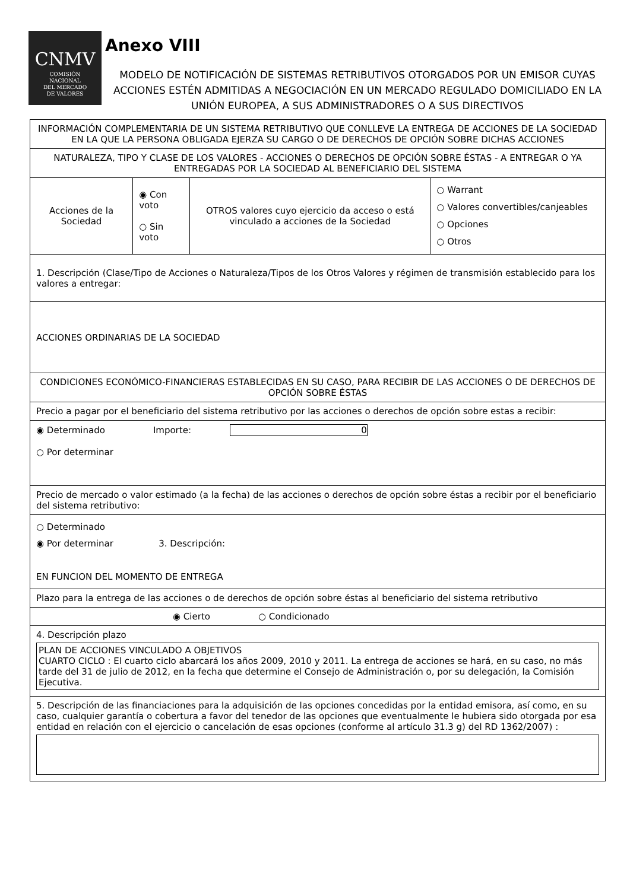CNMV
COMISIÓN
NACIONAL
DEL MERCADO
DE VALORES
Anexo VIII
MODELO DE NOTIFICACIÓN DE SISTEMAS RETRIBUTIVOS OTORGADOS POR UN EMISOR CUYAS ACCIONES ESTÉN ADMITIDAS A NEGOCIACIÓN EN UN MERCADO REGULADO DOMICILIADO EN LA UNIÓN EUROPEA, A SUS ADMINISTRADORES O A SUS DIRECTIVOS
| INFORMACIÓN COMPLEMENTARIA DE UN SISTEMA RETRIBUTIVO QUE CONLLEVE LA ENTREGA DE ACCIONES DE LA SOCIEDAD EN LA QUE LA PERSONA OBLIGADA EJERZA SU CARGO O DE DERECHOS DE OPCIÓN SOBRE DICHAS ACCIONES | | | |
| NATURALEZA, TIPO Y CLASE DE LOS VALORES - ACCIONES O DERECHOS DE OPCIÓN SOBRE ÉSTAS - A ENTREGAR O YA ENTREGADAS POR LA SOCIEDAD AL BENEFICIARIO DEL SISTEMA | | | |
| Acciones de la Sociedad | ◉ Con voto ○ Sin voto | OTROS valores cuyo ejercicio da acceso o está vinculado a acciones de la Sociedad | ○ Warrant ○ Valores convertibles/canjeables ○ Opciones ○ Otros |
| 1. Descripción (Clase/Tipo de Acciones o Naturaleza/Tipos de los Otros Valores y régimen de transmisión establecido para los valores a entregar: | | | |
| ACCIONES ORDINARIAS DE LA SOCIEDAD | | | |
| CONDICIONES ECONÓMICO-FINANCIERAS ESTABLECIDAS EN SU CASO, PARA RECIBIR DE LAS ACCIONES O DE DERECHOS DE OPCIÓN SOBRE ÉSTAS | | | |
| Precio a pagar por el beneficiario del sistema retributivo por las acciones o derechos de opción sobre estas a recibir: | | | |
| ◉ Determinado Importe: 0 ○ Por determinar | | | |
| Precio de mercado o valor estimado (a la fecha) de las acciones o derechos de opción sobre éstas a recibir por el beneficiario del sistema retributivo: | | | |
| ○ Determinado ◉ Por determinar 3. Descripción: EN FUNCION DEL MOMENTO DE ENTREGA | | | |
| Plazo para la entrega de las acciones o de derechos de opción sobre éstas al beneficiario del sistema retributivo | | | |
| ◉ Cierto ○ Condicionado | | | |
| 4. Descripción plazo PLAN DE ACCIONES VINCULADO A OBJETIVOS CUARTO CICLO : El cuarto ciclo abarcará los años 2009, 2010 y 2011. La entrega de acciones se hará, en su caso, no más tarde del 31 de julio de 2012, en la fecha que determine el Consejo de Administración o, por su delegación, la Comisión Ejecutiva. | | | |
| 5. Descripción de las financiaciones para la adquisición de las opciones concedidas por la entidad emisora, así como, en su caso, cualquier garantía o cobertura a favor del tenedor de las opciones que eventualmente le hubiera sido otorgada por esa entidad en relación con el ejercicio o cancelación de esas opciones (conforme al artículo 31.3 g) del RD 1362/2007) : | | | |